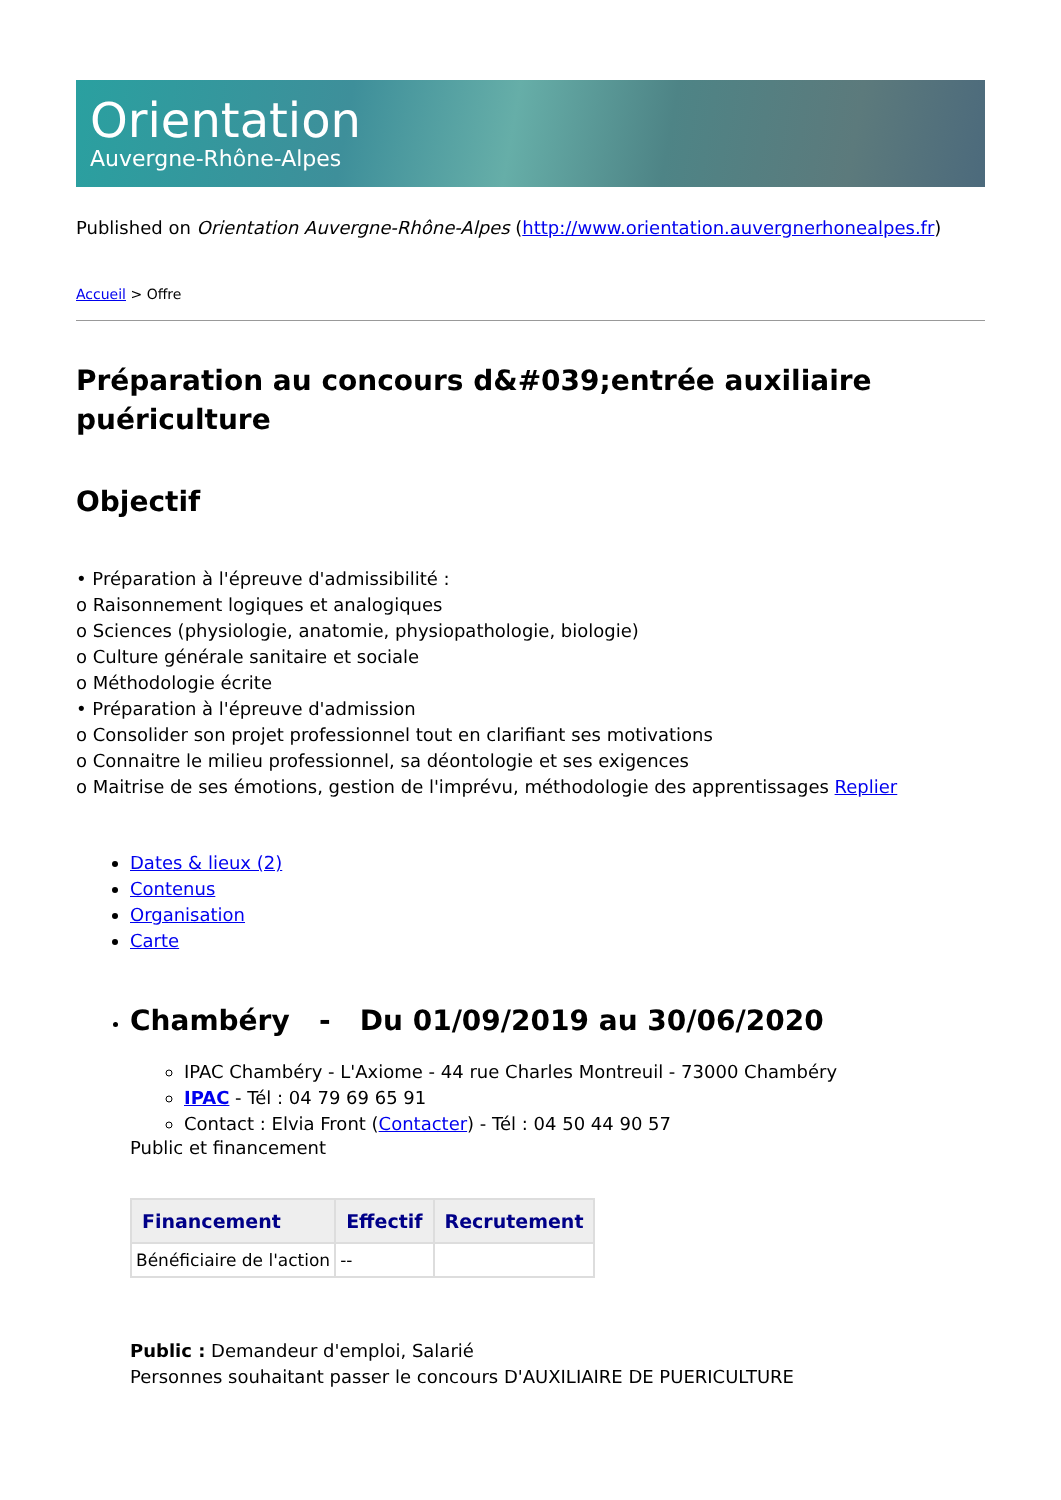Orientation
Auvergne-Rhône-Alpes
Published on Orientation Auvergne-Rhône-Alpes (http://www.orientation.auvergnerhonealpes.fr)
Accueil > Offre
Préparation au concours d&#039;entrée auxiliaire puériculture
Objectif
• Préparation à l'épreuve d'admissibilité :
o Raisonnement logiques et analogiques
o Sciences (physiologie, anatomie, physiopathologie, biologie)
o Culture générale sanitaire et sociale
o Méthodologie écrite
• Préparation à l'épreuve d'admission
o Consolider son projet professionnel tout en clarifiant ses motivations
o Connaitre le milieu professionnel, sa déontologie et ses exigences
o Maitrise de ses émotions, gestion de l'imprévu, méthodologie des apprentissages Replier
Dates & lieux (2)
Contenus
Organisation
Carte
Chambéry - Du 01/09/2019 au 30/06/2020
IPAC Chambéry - L'Axiome - 44 rue Charles Montreuil - 73000 Chambéry
IPAC - Tél : 04 79 69 65 91
Contact : Elvia Front (Contacter) - Tél : 04 50 44 90 57
Public et financement
| Financement | Effectif | Recrutement |
| --- | --- | --- |
| Bénéficiaire de l'action | -- | |
Public : Demandeur d'emploi, Salarié
Personnes souhaitant passer le concours D'AUXILIAIRE DE PUERICULTURE